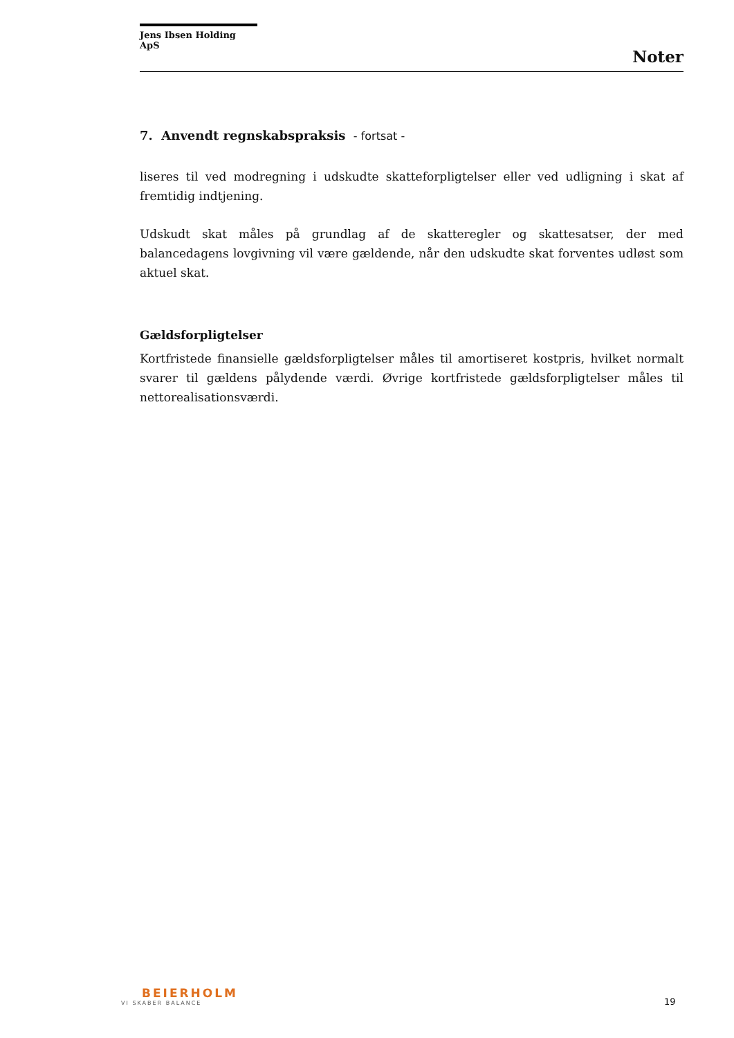Jens Ibsen Holding ApS
Noter
7. Anvendt regnskabspraksis - fortsat -
liseres til ved modregning i udskudte skatteforpligtelser eller ved udligning i skat af fremtidig indtjening.
Udskudt skat måles på grundlag af de skatteregler og skattesatser, der med balancedagens lovgivning vil være gældende, når den udskudte skat forventes udløst som aktuel skat.
Gældsforpligtelser
Kortfristede finansielle gældsforpligtelser måles til amortiseret kostpris, hvilket normalt svarer til gældens pålydende værdi. Øvrige kortfristede gældsforpligtelser måles til nettorealisationsværdi.
BEIERHOLM
VI SKABER BALANCE
19